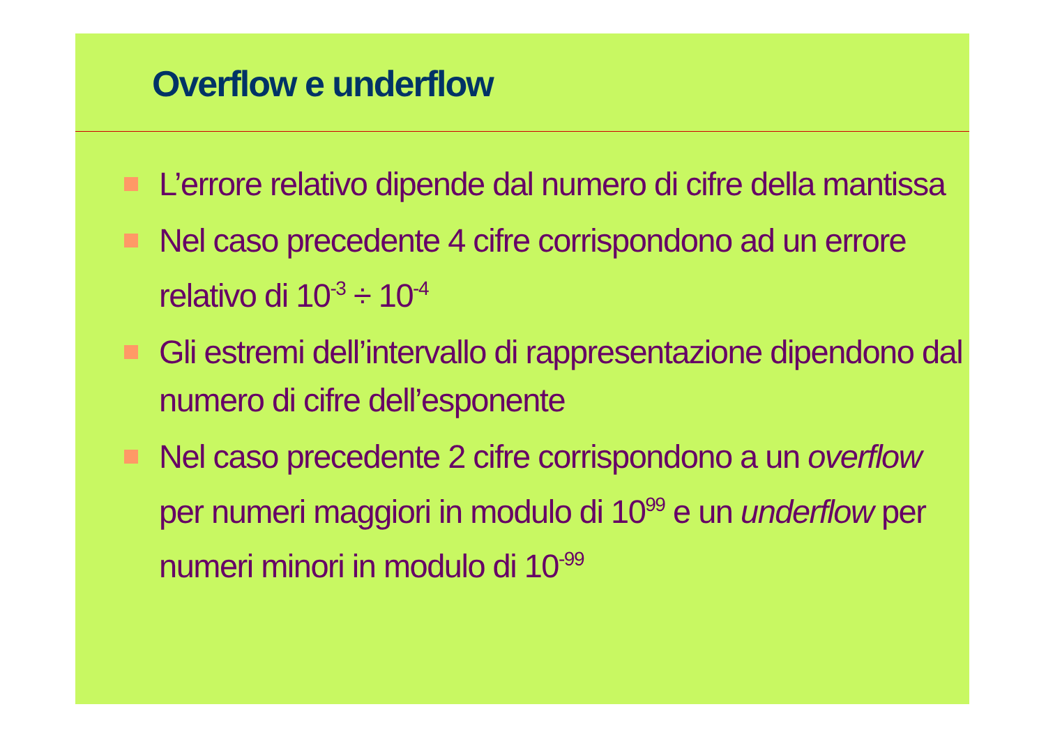Overflow e underflow
L’errore relativo dipende dal numero di cifre della mantissa
Nel caso precedente 4 cifre corrispondono ad un errore relativo di 10<sup>-3</sup> ÷ 10<sup>-4</sup>
Gli estremi dell’intervallo di rappresentazione dipendono dal numero di cifre dell’esponente
Nel caso precedente 2 cifre corrispondono a un overflow per numeri maggiori in modulo di 10<sup>99</sup> e un underflow per numeri minori in modulo di 10<sup>-99</sup>